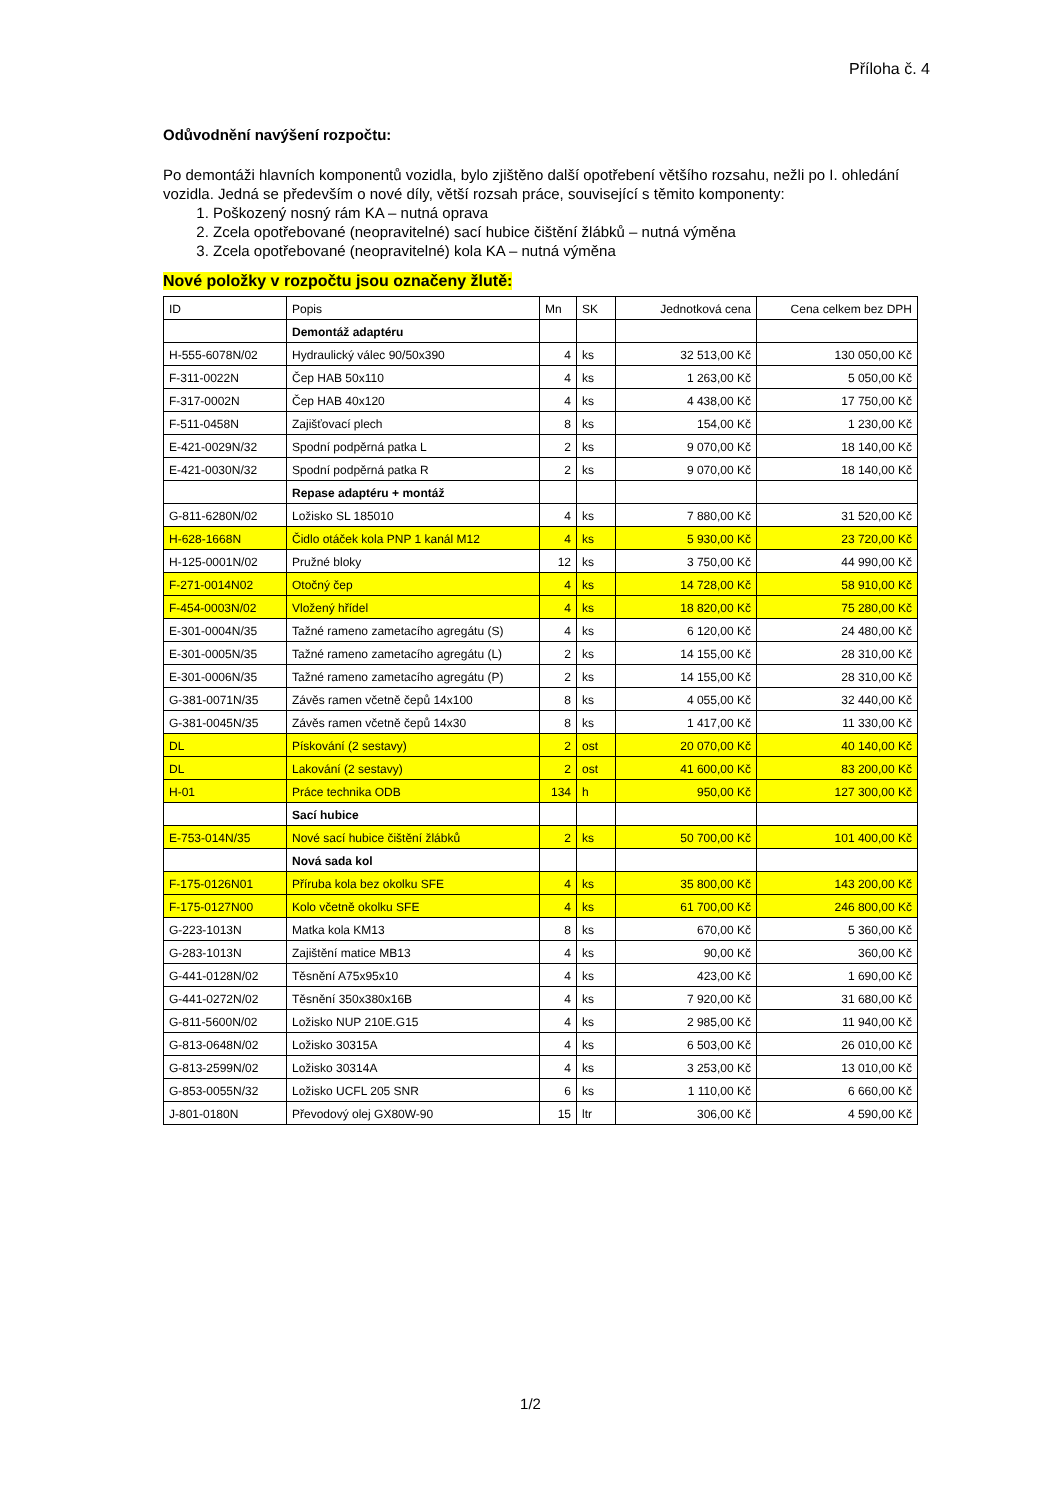Příloha č. 4
Odůvodnění navýšení rozpočtu:
Po demontáži hlavních komponentů vozidla, bylo zjištěno další opotřebení většího rozsahu, nežli po I. ohledání vozidla. Jedná se především o nové díly, větší rozsah práce, související s těmito komponenty:
1. Poškozený nosný rám KA – nutná oprava
2. Zcela opotřebované (neopravitelné) sací hubice čištění žlábků – nutná výměna
3. Zcela opotřebované (neopravitelné) kola KA – nutná výměna
Nové položky v rozpočtu jsou označeny žlutě:
| ID | Popis | Mn | SK | Jednotková cena | Cena celkem bez DPH |
| | Demontáž adaptéru | | | | |
| H-555-6078N/02 | Hydraulický válec 90/50x390 | 4 | ks | 32 513,00 Kč | 130 050,00 Kč |
| F-311-0022N | Čep HAB 50x110 | 4 | ks | 1 263,00 Kč | 5 050,00 Kč |
| F-317-0002N | Čep HAB 40x120 | 4 | ks | 4 438,00 Kč | 17 750,00 Kč |
| F-511-0458N | Zajišťovací plech | 8 | ks | 154,00 Kč | 1 230,00 Kč |
| E-421-0029N/32 | Spodní podpěrná patka L | 2 | ks | 9 070,00 Kč | 18 140,00 Kč |
| E-421-0030N/32 | Spodní podpěrná patka R | 2 | ks | 9 070,00 Kč | 18 140,00 Kč |
| | Repase adaptéru + montáž | | | | |
| G-811-6280N/02 | Ložisko SL 185010 | 4 | ks | 7 880,00 Kč | 31 520,00 Kč |
| H-628-1668N | Čidlo otáček kola PNP 1 kanál M12 | 4 | ks | 5 930,00 Kč | 23 720,00 Kč |
| H-125-0001N/02 | Pružné bloky | 12 | ks | 3 750,00 Kč | 44 990,00 Kč |
| F-271-0014N02 | Otočný čep | 4 | ks | 14 728,00 Kč | 58 910,00 Kč |
| F-454-0003N/02 | Vložený hřídel | 4 | ks | 18 820,00 Kč | 75 280,00 Kč |
| E-301-0004N/35 | Tažné rameno zametacího agregátu (S) | 4 | ks | 6 120,00 Kč | 24 480,00 Kč |
| E-301-0005N/35 | Tažné rameno zametacího agregátu (L) | 2 | ks | 14 155,00 Kč | 28 310,00 Kč |
| E-301-0006N/35 | Tažné rameno zametacího agregátu (P) | 2 | ks | 14 155,00 Kč | 28 310,00 Kč |
| G-381-0071N/35 | Závěs ramen včetně čepů 14x100 | 8 | ks | 4 055,00 Kč | 32 440,00 Kč |
| G-381-0045N/35 | Závěs ramen včetně čepů 14x30 | 8 | ks | 1 417,00 Kč | 11 330,00 Kč |
| DL | Pískování (2 sestavy) | 2 | ost | 20 070,00 Kč | 40 140,00 Kč |
| DL | Lakování (2 sestavy) | 2 | ost | 41 600,00 Kč | 83 200,00 Kč |
| H-01 | Práce technika ODB | 134 | h | 950,00 Kč | 127 300,00 Kč |
| | Sací hubice | | | | |
| E-753-014N/35 | Nové sací hubice čištění žlábků | 2 | ks | 50 700,00 Kč | 101 400,00 Kč |
| | Nová sada kol | | | | |
| F-175-0126N01 | Příruba kola bez okolku SFE | 4 | ks | 35 800,00 Kč | 143 200,00 Kč |
| F-175-0127N00 | Kolo včetně okolku SFE | 4 | ks | 61 700,00 Kč | 246 800,00 Kč |
| G-223-1013N | Matka kola KM13 | 8 | ks | 670,00 Kč | 5 360,00 Kč |
| G-283-1013N | Zajištění matice MB13 | 4 | ks | 90,00 Kč | 360,00 Kč |
| G-441-0128N/02 | Těsnění A75x95x10 | 4 | ks | 423,00 Kč | 1 690,00 Kč |
| G-441-0272N/02 | Těsnění 350x380x16B | 4 | ks | 7 920,00 Kč | 31 680,00 Kč |
| G-811-5600N/02 | Ložisko NUP 210E.G15 | 4 | ks | 2 985,00 Kč | 11 940,00 Kč |
| G-813-0648N/02 | Ložisko 30315A | 4 | ks | 6 503,00 Kč | 26 010,00 Kč |
| G-813-2599N/02 | Ložisko 30314A | 4 | ks | 3 253,00 Kč | 13 010,00 Kč |
| G-853-0055N/32 | Ložisko UCFL 205 SNR | 6 | ks | 1 110,00 Kč | 6 660,00 Kč |
| J-801-0180N | Převodový olej GX80W-90 | 15 | ltr | 306,00 Kč | 4 590,00 Kč |
1/2